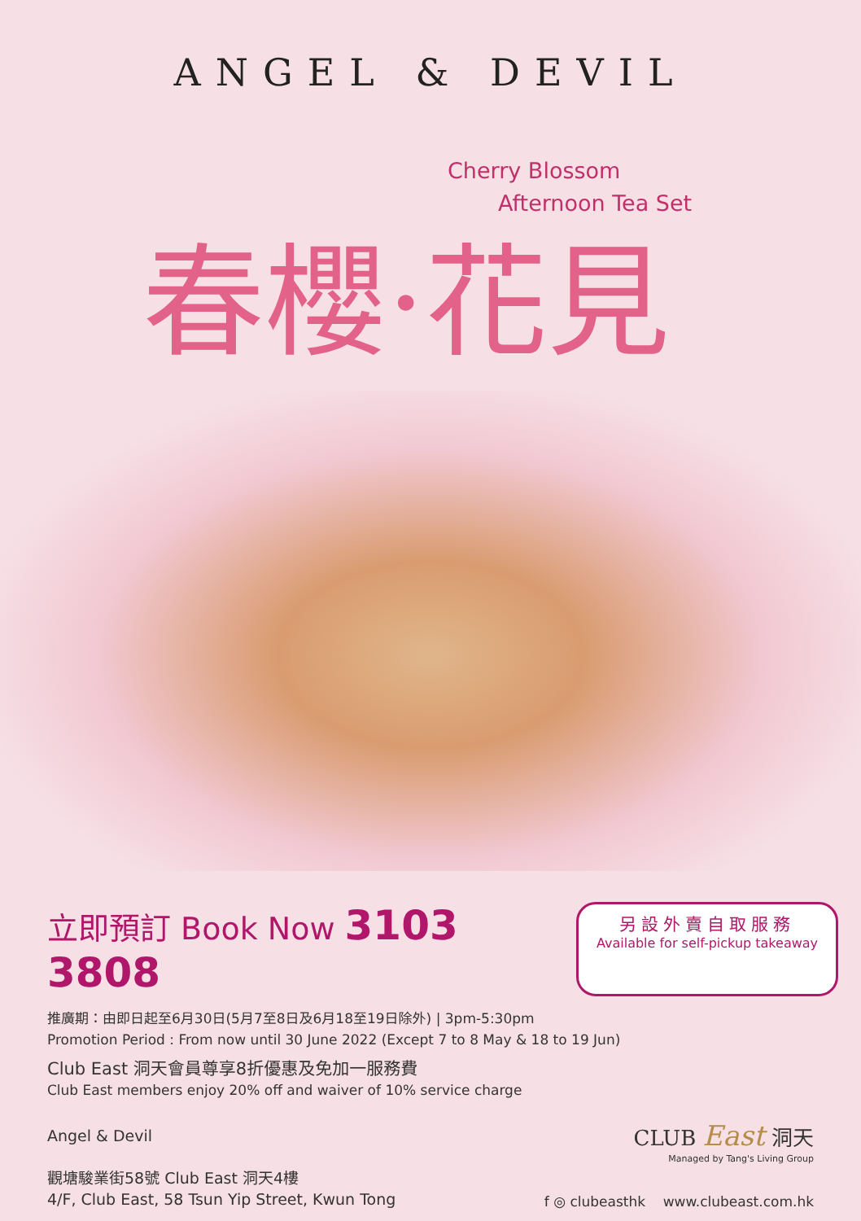ANGEL & DEVIL
Cherry Blossom
Afternoon Tea Set
春櫻·花見
立即預訂 Book Now 3103 3808
另設外賣自取服務
Available for self-pickup takeaway
推廣期：由即日起至6月30日(5月7至8日及6月18至19日除外) | 3pm-5:30pm
Promotion Period : From now until 30 June 2022 (Except 7 to 8 May & 18 to 19 Jun)
Club East 洞天會員尊享8折優惠及免加一服務費
Club East members enjoy 20% off and waiver of 10% service charge
Angel & Devil
觀塘駿業街58號 Club East 洞天4樓
4/F, Club East, 58 Tsun Yip Street, Kwun Tong
CLUB East 洞天
Managed by Tang's Living Group
f ◎ clubeasthk www.clubeast.com.hk